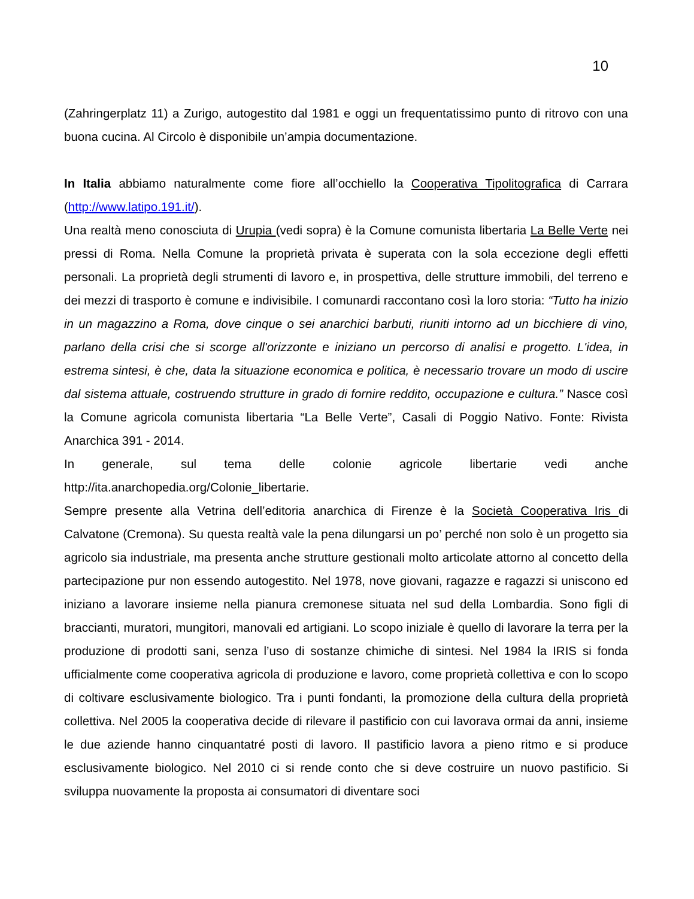10
(Zahringerplatz 11) a Zurigo, autogestito dal 1981 e oggi un frequentatissimo punto di ritrovo con una buona cucina. Al Circolo è disponibile un’ampia documentazione.
In Italia abbiamo naturalmente come fiore all’occhiello la Cooperativa Tipolitografica di Carrara (http://www.latipo.191.it/).
Una realtà meno conosciuta di Urupia (vedi sopra) è la Comune comunista libertaria La Belle Verte nei pressi di Roma. Nella Comune la proprietà privata è superata con la sola eccezione degli effetti personali. La proprietà degli strumenti di lavoro e, in prospettiva, delle strutture immobili, del terreno e dei mezzi di trasporto è comune e indivisibile. I comunardi raccontano così la loro storia: “Tutto ha inizio in un magazzino a Roma, dove cinque o sei anarchici barbuti, riuniti intorno ad un bicchiere di vino, parlano della crisi che si scorge all'orizzonte e iniziano un percorso di analisi e progetto. L'idea, in estrema sintesi, è che, data la situazione economica e politica, è necessario trovare un modo di uscire dal sistema attuale, costruendo strutture in grado di fornire reddito, occupazione e cultura.” Nasce così la Comune agricola comunista libertaria “La Belle Verte”, Casali di Poggio Nativo. Fonte: Rivista Anarchica 391 - 2014.
In generale, sul tema delle colonie agricole libertarie vedi anche http://ita.anarchopedia.org/Colonie_libertarie.
Sempre presente alla Vetrina dell’editoria anarchica di Firenze è la Società Cooperativa Iris di Calvatone (Cremona). Su questa realtà vale la pena dilungarsi un po’ perché non solo è un progetto sia agricolo sia industriale, ma presenta anche strutture gestionali molto articolate attorno al concetto della partecipazione pur non essendo autogestito. Nel 1978, nove giovani, ragazze e ragazzi si uniscono ed iniziano a lavorare insieme nella pianura cremonese situata nel sud della Lombardia. Sono figli di braccianti, muratori, mungitori, manovali ed artigiani. Lo scopo iniziale è quello di lavorare la terra per la produzione di prodotti sani, senza l’uso di sostanze chimiche di sintesi. Nel 1984 la IRIS si fonda ufficialmente come cooperativa agricola di produzione e lavoro, come proprietà collettiva e con lo scopo di coltivare esclusivamente biologico. Tra i punti fondanti, la promozione della cultura della proprietà collettiva. Nel 2005 la cooperativa decide di rilevare il pastificio con cui lavorava ormai da anni, insieme le due aziende hanno cinquantatré posti di lavoro. Il pastificio lavora a pieno ritmo e si produce esclusivamente biologico. Nel 2010 ci si rende conto che si deve costruire un nuovo pastificio. Si sviluppa nuovamente la proposta ai consumatori di diventare soci